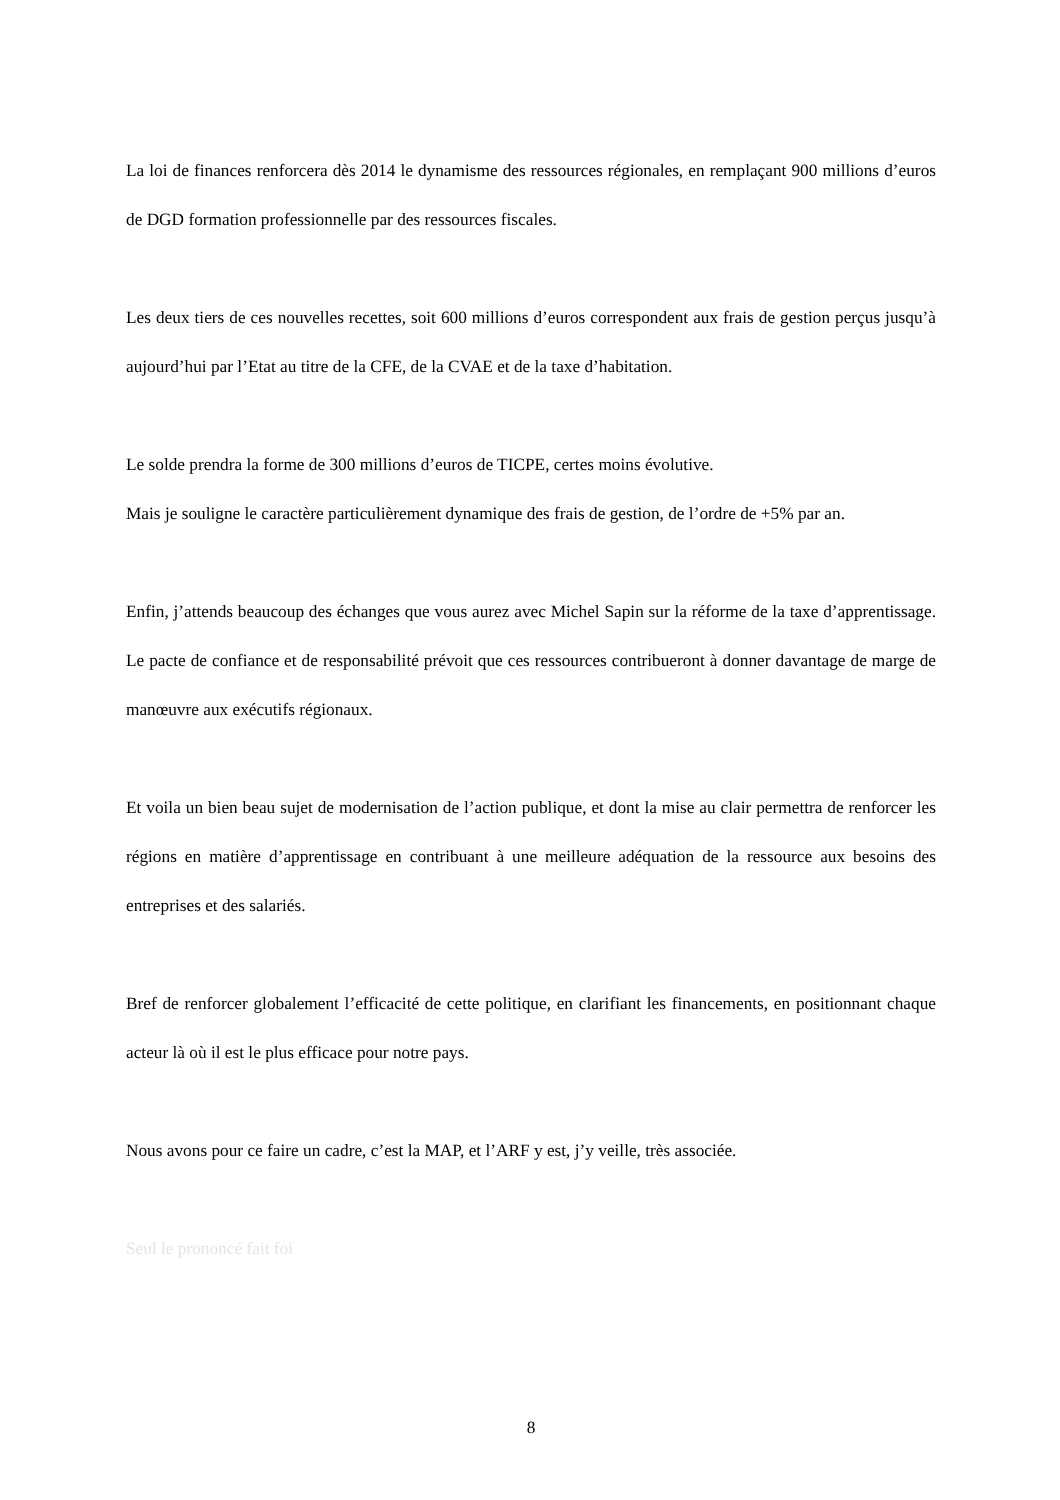La loi de finances renforcera dès 2014 le dynamisme des ressources régionales, en remplaçant 900 millions d’euros de DGD formation professionnelle par des ressources fiscales.
Les deux tiers de ces nouvelles recettes, soit 600 millions d’euros correspondent aux frais de gestion perçus jusqu’à aujourd’hui par l’Etat au titre de la CFE, de la CVAE et de la taxe d’habitation.
Le solde prendra la forme de 300 millions d’euros de TICPE, certes moins évolutive.
Mais je souligne le caractère particulièrement dynamique des frais de gestion, de l’ordre de +5% par an.
Enfin, j’attends beaucoup des échanges que vous aurez avec Michel Sapin sur la réforme de la taxe d’apprentissage. Le pacte de confiance et de responsabilité prévoit que ces ressources contribueront à donner davantage de marge de manœuvre aux exécutifs régionaux.
Et voila un bien beau sujet de modernisation de l’action publique, et dont la mise au clair permettra de renforcer les régions en matière d’apprentissage en contribuant à une meilleure adéquation de la ressource aux besoins des entreprises et des salariés.
Bref de renforcer globalement l’efficacité de cette politique, en clarifiant les financements, en positionnant chaque acteur là où il est le plus efficace pour notre pays.
Nous avons pour ce faire un cadre, c’est la MAP, et l’ARF y est, j’y veille, très associée.
Seul le prononcé fait foi
8